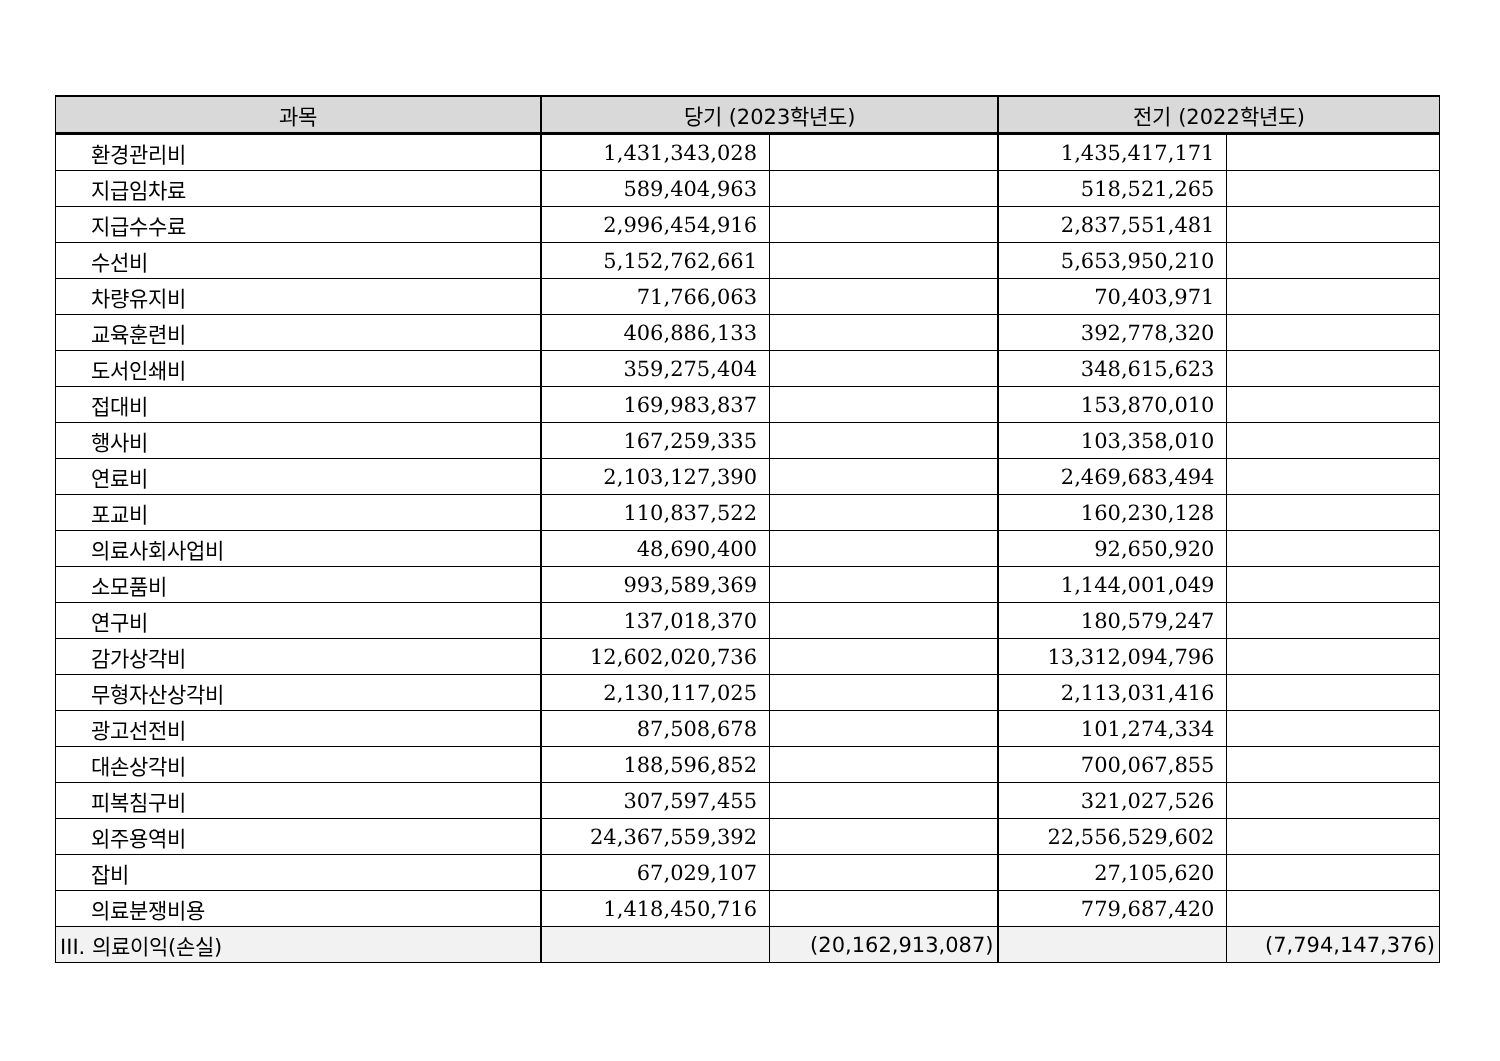| 과목 | 당기 (2023학년도) | | 전기 (2022학년도) | |
| --- | --- | --- | --- | --- |
| 환경관리비 | 1,431,343,028 | | 1,435,417,171 | |
| 지급임차료 | 589,404,963 | | 518,521,265 | |
| 지급수수료 | 2,996,454,916 | | 2,837,551,481 | |
| 수선비 | 5,152,762,661 | | 5,653,950,210 | |
| 차량유지비 | 71,766,063 | | 70,403,971 | |
| 교육훈련비 | 406,886,133 | | 392,778,320 | |
| 도서인쇄비 | 359,275,404 | | 348,615,623 | |
| 접대비 | 169,983,837 | | 153,870,010 | |
| 행사비 | 167,259,335 | | 103,358,010 | |
| 연료비 | 2,103,127,390 | | 2,469,683,494 | |
| 포교비 | 110,837,522 | | 160,230,128 | |
| 의료사회사업비 | 48,690,400 | | 92,650,920 | |
| 소모품비 | 993,589,369 | | 1,144,001,049 | |
| 연구비 | 137,018,370 | | 180,579,247 | |
| 감가상각비 | 12,602,020,736 | | 13,312,094,796 | |
| 무형자산상각비 | 2,130,117,025 | | 2,113,031,416 | |
| 광고선전비 | 87,508,678 | | 101,274,334 | |
| 대손상각비 | 188,596,852 | | 700,067,855 | |
| 피복침구비 | 307,597,455 | | 321,027,526 | |
| 외주용역비 | 24,367,559,392 | | 22,556,529,602 | |
| 잡비 | 67,029,107 | | 27,105,620 | |
| 의료분쟁비용 | 1,418,450,716 | | 779,687,420 | |
| III. 의료이익(손실) | | (20,162,913,087) | | (7,794,147,376) |